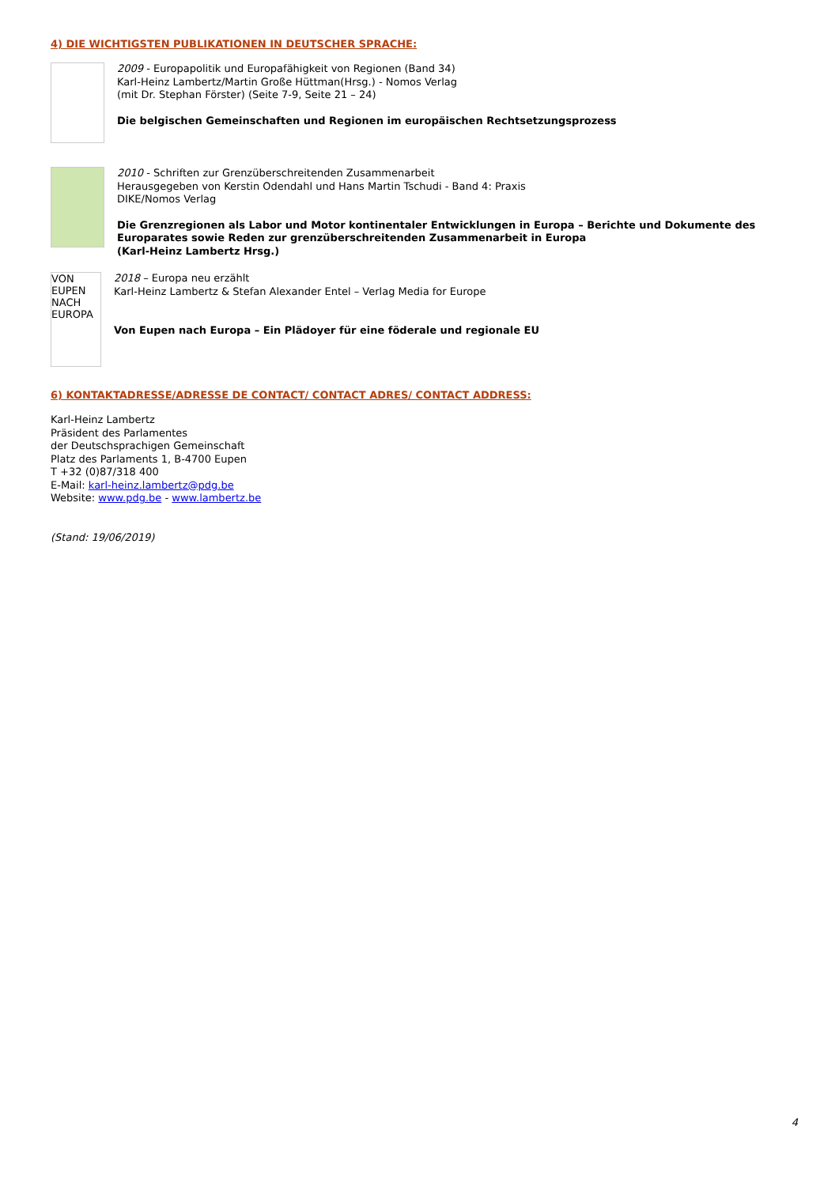4) DIE WICHTIGSTEN PUBLIKATIONEN IN DEUTSCHER SPRACHE:
2009 - Europapolitik und Europafähigkeit von Regionen (Band 34)
Karl-Heinz Lambertz/Martin Große Hüttman(Hrsg.) - Nomos Verlag
(mit Dr. Stephan Förster) (Seite 7-9, Seite 21 – 24)
Die belgischen Gemeinschaften und Regionen im europäischen Rechtsetzungsprozess
2010 - Schriften zur Grenzüberschreitenden Zusammenarbeit
Herausgegeben von Kerstin Odendahl und Hans Martin Tschudi - Band 4: Praxis
DIKE/Nomos Verlag
Die Grenzregionen als Labor und Motor kontinentaler Entwicklungen in Europa – Berichte und Dokumente des Europarates sowie Reden zur grenzüberschreitenden Zusammenarbeit in Europa
(Karl-Heinz Lambertz Hrsg.)
VON EUPEN NACH EUROPA
2018 – Europa neu erzählt
Karl-Heinz Lambertz & Stefan Alexander Entel – Verlag Media for Europe
Von Eupen nach Europa – Ein Plädoyer für eine föderale und regionale EU
6) KONTAKTADRESSE/ADRESSE DE CONTACT/ CONTACT ADRES/ CONTACT ADDRESS:
Karl-Heinz Lambertz
Präsident des Parlamentes
der Deutschsprachigen Gemeinschaft
Platz des Parlaments 1, B-4700 Eupen
T +32 (0)87/318 400
E-Mail: karl-heinz.lambertz@pdg.be
Website: www.pdg.be - www.lambertz.be
(Stand: 19/06/2019)
4